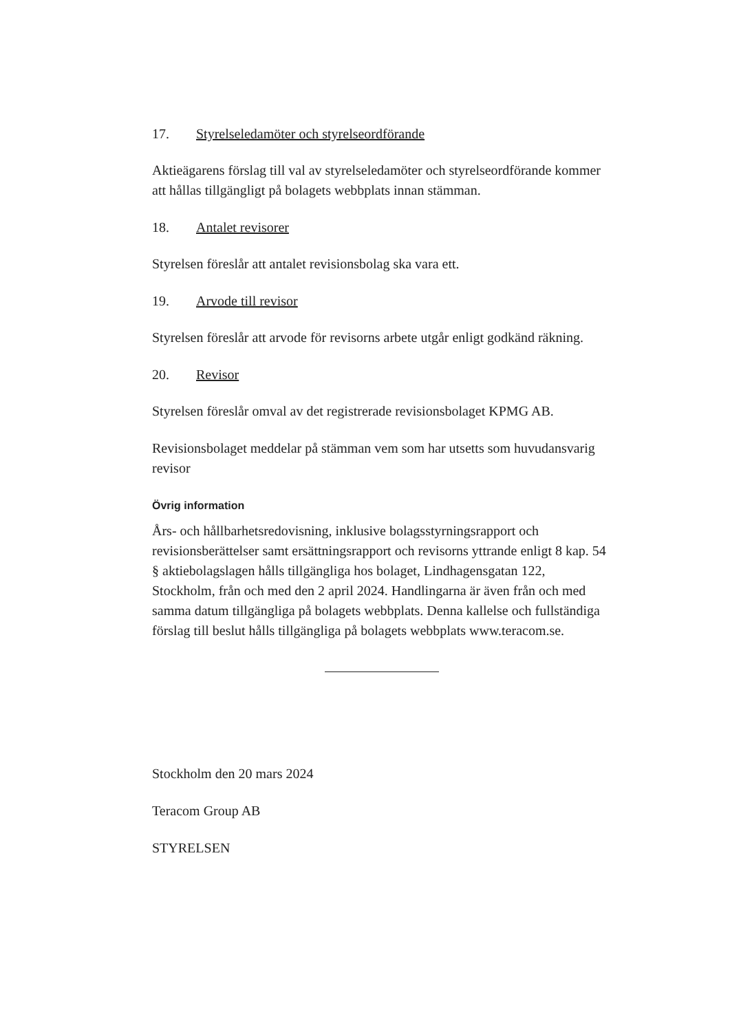17. Styrelseledamöter och styrelseordförande
Aktieägarens förslag till val av styrelseledamöter och styrelseordförande kommer att hållas tillgängligt på bolagets webbplats innan stämman.
18. Antalet revisorer
Styrelsen föreslår att antalet revisionsbolag ska vara ett.
19. Arvode till revisor
Styrelsen föreslår att arvode för revisorns arbete utgår enligt godkänd räkning.
20. Revisor
Styrelsen föreslår omval av det registrerade revisionsbolaget KPMG AB.
Revisionsbolaget meddelar på stämman vem som har utsetts som huvudansvarig revisor
Övrig information
Års- och hållbarhetsredovisning, inklusive bolagsstyrningsrapport och revisionsberättelser samt ersättningsrapport och revisorns yttrande enligt 8 kap. 54 § aktiebolagslagen hålls tillgängliga hos bolaget, Lindhagensgatan 122, Stockholm, från och med den 2 april 2024. Handlingarna är även från och med samma datum tillgängliga på bolagets webbplats. Denna kallelse och fullständiga förslag till beslut hålls tillgängliga på bolagets webbplats www.teracom.se.
Stockholm den 20 mars 2024
Teracom Group AB
STYRELSEN